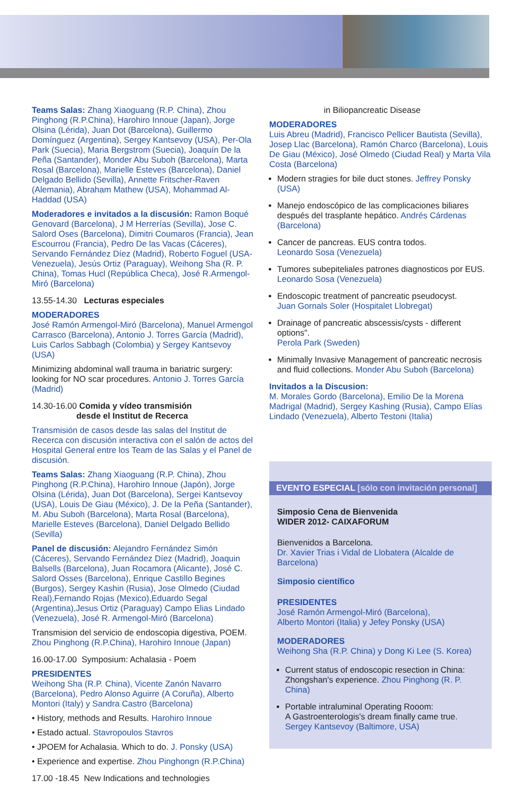Teams Salas: Zhang Xiaoguang (R.P. China), Zhou Pinghong (R.P.China), Harohiro Innoue (Japan), Jorge Olsina (Lérida), Juan Dot (Barcelona), Guillermo Domínguez (Argentina), Sergey Kantsevoy (USA), Per-Ola Park (Suecia), Maria Bergstrom (Suecia), Joaquín De la Peña (Santander), Monder Abu Suboh (Barcelona), Marta Rosal (Barcelona), Marielle Esteves (Barcelona), Daniel Delgado Bellido (Sevilla), Annette Fritscher-Raven (Alemania), Abraham Mathew (USA), Mohammad Al-Haddad (USA)
Moderadores e invitados a la discusión: Ramon Boqué Genovard (Barcelona), J M Herrerías (Sevilla), Jose C. Salord Oses (Barcelona), Dimitri Coumaros (Francia), Jean Escourrou (Francia), Pedro De las Vacas (Cáceres), Servando Fernández Díez (Madrid), Roberto Foguel (USA-Venezuela), Jesús Ortiz (Paraguay), Weihong Sha (R. P. China), Tomas Hucl (República Checa), José R.Armengol-Miró (Barcelona)
13.55-14.30 Lecturas especiales
MODERADORES
José Ramón Armengol-Miró (Barcelona), Manuel Armengol Carrasco (Barcelona), Antonio J. Torres García (Madrid), Luis Carlos Sabbagh (Colombia) y Sergey Kantsevoy (USA)
Minimizing abdominal wall trauma in bariatric surgery: looking for NO scar procedures. Antonio J. Torres García (Madrid)
14.30-16.00 Comida y vídeo transmisión
desde el Institut de Recerca
Transmisión de casos desde las salas del Institut de Recerca con discusión interactiva con el salón de actos del Hospital General entre los Team de las Salas y el Panel de discusión.
Teams Salas: Zhang Xiaoguang (R.P. China), Zhou Pinghong (R.P.China), Harohiro Innoue (Japón), Jorge Olsina (Lérida), Juan Dot (Barcelona), Sergei Kantsevoy (USA), Louis De Giau (México), J. De la Peña (Santander), M. Abu Suboh (Barcelona), Marta Rosal (Barcelona), Marielle Esteves (Barcelona), Daniel Delgado Bellido (Sevilla)
Panel de discusión: Alejandro Fernández Simón (Cáceres), Servando Fernández Díez (Madrid), Joaquin Balsells (Barcelona), Juan Rocamora (Alicante), José C. Salord Osses (Barcelona), Enrique Castillo Begines (Burgos), Sergey Kashin (Rusia), Jose Olmedo (Ciudad Real),Fernando Rojas (Mexico),Eduardo Segal (Argentina),Jesus Ortiz (Paraguay) Campo Elias Lindado (Venezuela), José R. Armengol-Miró (Barcelona)
Transmision del servicio de endoscopia digestiva, POEM. Zhou Pinghong (R.P.China), Harohiro Innoue (Japan)
16.00-17.00 Symposium: Achalasia - Poem
PRESIDENTES
Weihong Sha (R.P. China), Vicente Zanón Navarro (Barcelona), Pedro Alonso Aguirre (A Coruña), Alberto Montori (Italy) y Sandra Castro (Barcelona)
• History, methods and Results. Harohiro Innoue
• Estado actual. Stavropoulos Stavros
• JPOEM for Achalasia. Which to do. J. Ponsky (USA)
• Experience and expertise. Zhou Pinghongn (R.P.China)
17.00 -18.45 New Indications and technologies
in Biliopancreatic Disease
MODERADORES
Luis Abreu (Madrid), Francisco Pellicer Bautista (Sevilla), Josep Llac (Barcelona), Ramón Charco (Barcelona), Louis De Giau (México), José Olmedo (Ciudad Real) y Marta Vila Costa (Barcelona)
Modern stragies for bile duct stones. Jeffrey Ponsky (USA)
Manejo endoscópico de las complicaciones biliares después del trasplante hepático. Andrés Cárdenas (Barcelona)
Cancer de pancreas. EUS contra todos.
Leonardo Sosa (Venezuela)
Tumores subepiteliales patrones diagnosticos por EUS.
Leonardo Sosa (Venezuela)
Endoscopic treatment of pancreatic pseudocyst.
Juan Gornals Soler (Hospitalet Llobregat)
Drainage of pancreatic abscessis/cysts - different options".
Perola Park (Sweden)
Minimally Invasive Management of pancreatic necrosis and fluid collections. Monder Abu Suboh (Barcelona)
Invitados a la Discusion:
M. Morales Gordo (Barcelona), Emilio De la Morena Madrigal (Madrid), Sergey Kashing (Rusia), Campo Elías Lindado (Venezuela), Alberto Testoni (Italia)
EVENTO ESPECIAL [sólo con invitación personal]
Simposio Cena de Bienvenida
WIDER 2012- CAIXAFORUM
Bienvenidos a Barcelona.
Dr. Xavier Trias i Vidal de Llobatera (Alcalde de Barcelona)
Simposio científico
PRESIDENTES
José Ramón Armengol-Miró (Barcelona),
Alberto Montori (Italia) y Jefey Ponsky (USA)
MODERADORES
Weihong Sha (R.P. China) y Dong Ki Lee (S. Korea)
Current status of endoscopic resection in China: Zhongshan's experience. Zhou Pinghong (R. P. China)
Portable intraluminal Operating Rooom:
A Gastroenterologis's dream finally came true.
Sergey Kantsevoy (Baltimore, USA)